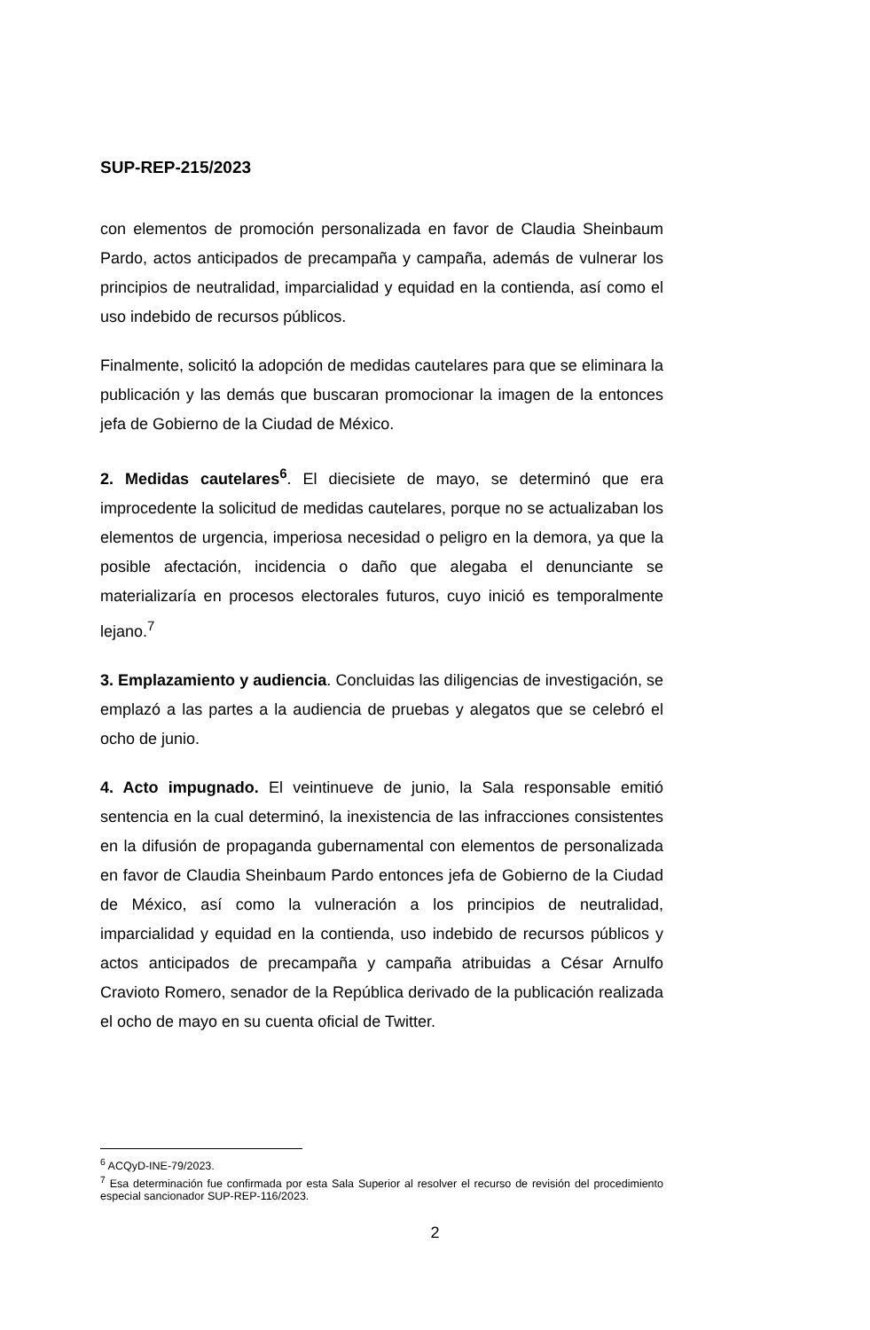SUP-REP-215/2023
con elementos de promoción personalizada en favor de Claudia Sheinbaum Pardo, actos anticipados de precampaña y campaña, además de vulnerar los principios de neutralidad, imparcialidad y equidad en la contienda, así como el uso indebido de recursos públicos.
Finalmente, solicitó la adopción de medidas cautelares para que se eliminara la publicación y las demás que buscaran promocionar la imagen de la entonces jefa de Gobierno de la Ciudad de México.
2. Medidas cautelares<sup>6</sup>. El diecisiete de mayo, se determinó que era improcedente la solicitud de medidas cautelares, porque no se actualizaban los elementos de urgencia, imperiosa necesidad o peligro en la demora, ya que la posible afectación, incidencia o daño que alegaba el denunciante se materializaría en procesos electorales futuros, cuyo inició es temporalmente lejano.<sup>7</sup>
3. Emplazamiento y audiencia. Concluidas las diligencias de investigación, se emplazó a las partes a la audiencia de pruebas y alegatos que se celebró el ocho de junio.
4. Acto impugnado. El veintinueve de junio, la Sala responsable emitió sentencia en la cual determinó, la inexistencia de las infracciones consistentes en la difusión de propaganda gubernamental con elementos de personalizada en favor de Claudia Sheinbaum Pardo entonces jefa de Gobierno de la Ciudad de México, así como la vulneración a los principios de neutralidad, imparcialidad y equidad en la contienda, uso indebido de recursos públicos y actos anticipados de precampaña y campaña atribuidas a César Arnulfo Cravioto Romero, senador de la República derivado de la publicación realizada el ocho de mayo en su cuenta oficial de Twitter.
<sup>6</sup> ACQyD-INE-79/2023.
<sup>7</sup> Esa determinación fue confirmada por esta Sala Superior al resolver el recurso de revisión del procedimiento especial sancionador SUP-REP-116/2023.
2